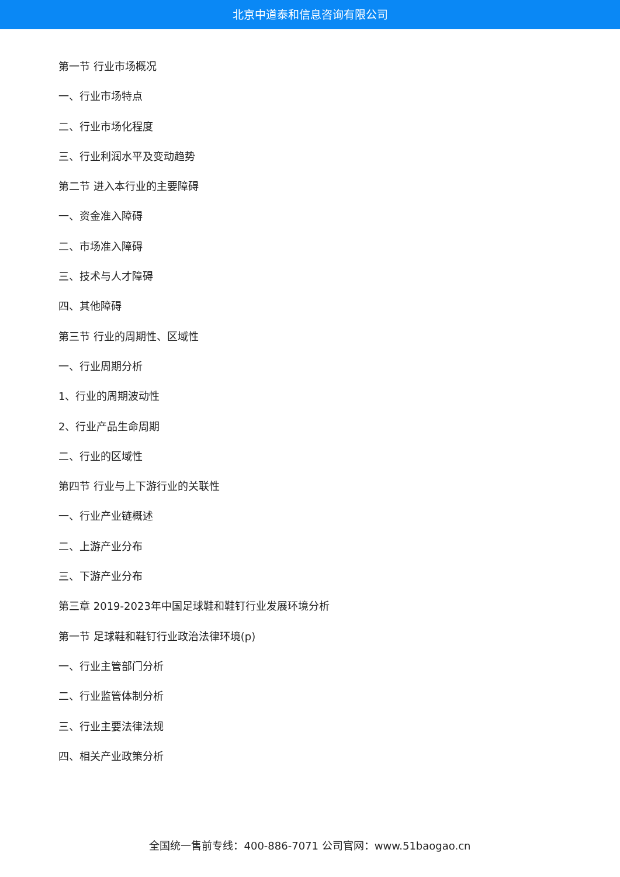北京中道泰和信息咨询有限公司
第一节 行业市场概况
一、行业市场特点
二、行业市场化程度
三、行业利润水平及变动趋势
第二节 进入本行业的主要障碍
一、资金准入障碍
二、市场准入障碍
三、技术与人才障碍
四、其他障碍
第三节 行业的周期性、区域性
一、行业周期分析
1、行业的周期波动性
2、行业产品生命周期
二、行业的区域性
第四节 行业与上下游行业的关联性
一、行业产业链概述
二、上游产业分布
三、下游产业分布
第三章 2019-2023年中国足球鞋和鞋钉行业发展环境分析
第一节 足球鞋和鞋钉行业政治法律环境(p)
一、行业主管部门分析
二、行业监管体制分析
三、行业主要法律法规
四、相关产业政策分析
全国统一售前专线：400-886-7071 公司官网：www.51baogao.cn